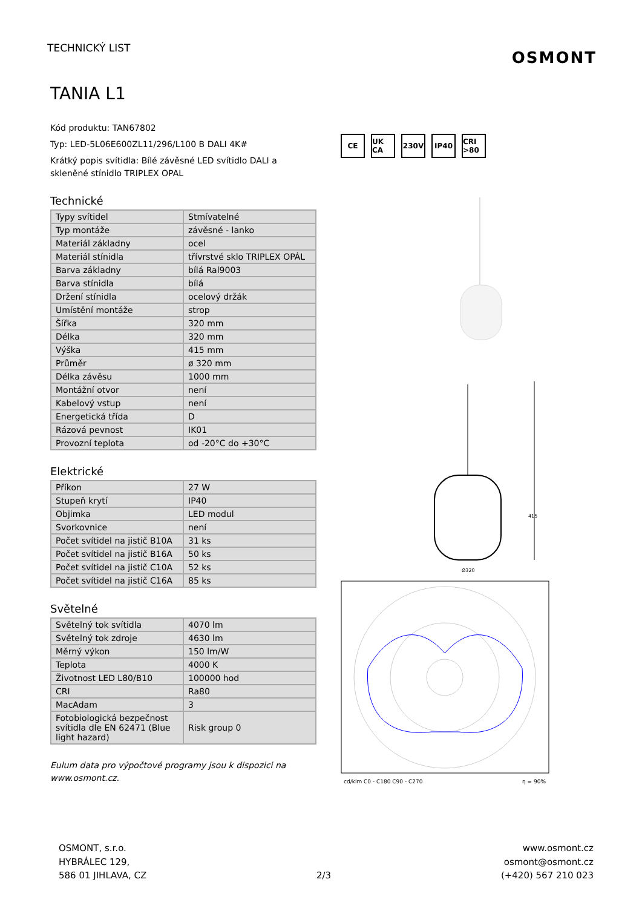TECHNICKÝ LIST
OSMONT
TANIA L1
Kód produktu: TAN67802
Typ: LED-5L06E600ZL11/296/L100 B DALI 4K#
Krátký popis svítidla: Bílé závěsné LED svítidlo DALI a skleněné stínidlo TRIPLEX OPAL
Technické
| Typy svítidel | Stmívatelné |
| Typ montáže | závěsné - lanko |
| Materiál základny | ocel |
| Materiál stínidla | třívrstvé sklo TRIPLEX OPÁL |
| Barva základny | bílá Ral9003 |
| Barva stínidla | bílá |
| Držení stínidla | ocelový držák |
| Umístění montáže | strop |
| Šířka | 320 mm |
| Délka | 320 mm |
| Výška | 415 mm |
| Průměr | ø 320 mm |
| Délka závěsu | 1000 mm |
| Montážní otvor | není |
| Kabelový vstup | není |
| Energetická třída | D |
| Rázová pevnost | IK01 |
| Provozní teplota | od -20°C do +30°C |
Elektrické
| Příkon | 27 W |
| Stupeň krytí | IP40 |
| Objimka | LED modul |
| Svorkovnice | není |
| Počet svítidel na jistič B10A | 31 ks |
| Počet svítidel na jistič B16A | 50 ks |
| Počet svítidel na jistič C10A | 52 ks |
| Počet svítidel na jistič C16A | 85 ks |
Světelné
| Světelný tok svítidla | 4070 lm |
| Světelný tok zdroje | 4630 lm |
| Měrný výkon | 150 lm/W |
| Teplota | 4000 K |
| Životnost LED L80/B10 | 100000 hod |
| CRI | Ra80 |
| MacAdam | 3 |
| Fotobiologická bezpečnost svítidla dle EN 62471 (Blue light hazard) | Risk group 0 |
Eulum data pro výpočtové programy jsou k dispozici na www.osmont.cz.
CE UK CA 230V IP40 CRI >80
415
Ø320
cd/klm C0 - C180 C90 - C270
η = 90%
OSMONT, s.r.o.
HYBRÁLEC 129,
586 01 JIHLAVA, CZ
2/3
www.osmont.cz
osmont@osmont.cz
(+420) 567 210 023